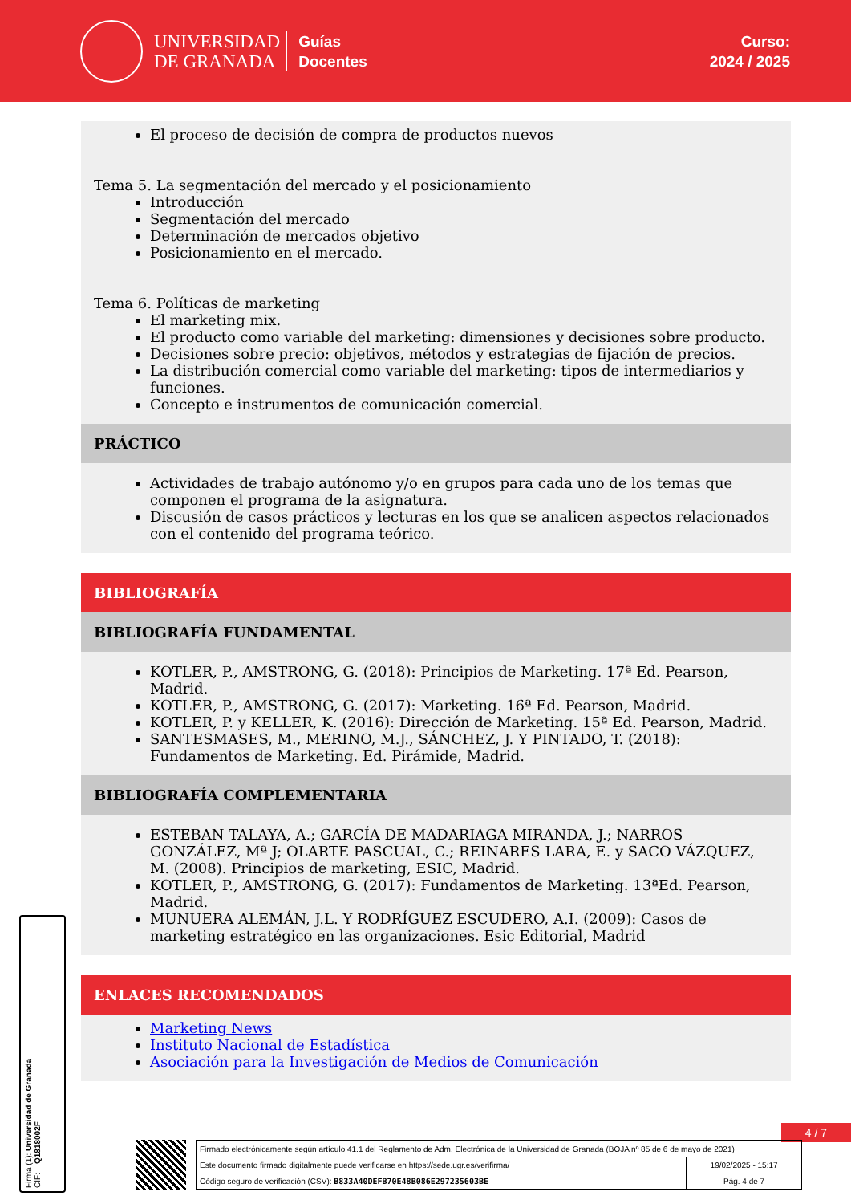UNIVERSIDAD
DE GRANADA
Guías
Docentes
Curso:
2024 / 2025
El proceso de decisión de compra de productos nuevos
Tema 5. La segmentación del mercado y el posicionamiento
Introducción
Segmentación del mercado
Determinación de mercados objetivo
Posicionamiento en el mercado.
Tema 6. Políticas de marketing
El marketing mix.
El producto como variable del marketing: dimensiones y decisiones sobre producto.
Decisiones sobre precio: objetivos, métodos y estrategias de fijación de precios.
La distribución comercial como variable del marketing: tipos de intermediarios y funciones.
Concepto e instrumentos de comunicación comercial.
PRÁCTICO
Actividades de trabajo autónomo y/o en grupos para cada uno de los temas que componen el programa de la asignatura.
Discusión de casos prácticos y lecturas en los que se analicen aspectos relacionados con el contenido del programa teórico.
BIBLIOGRAFÍA
BIBLIOGRAFÍA FUNDAMENTAL
KOTLER, P., AMSTRONG, G. (2018): Principios de Marketing. 17ª Ed. Pearson, Madrid.
KOTLER, P., AMSTRONG, G. (2017): Marketing. 16ª Ed. Pearson, Madrid.
KOTLER, P. y KELLER, K. (2016): Dirección de Marketing. 15ª Ed. Pearson, Madrid.
SANTESMASES, M., MERINO, M.J., SÁNCHEZ, J. Y PINTADO, T. (2018): Fundamentos de Marketing. Ed. Pirámide, Madrid.
BIBLIOGRAFÍA COMPLEMENTARIA
ESTEBAN TALAYA, A.; GARCÍA DE MADARIAGA MIRANDA, J.; NARROS GONZÁLEZ, Mª J; OLARTE PASCUAL, C.; REINARES LARA, E. y SACO VÁZQUEZ, M. (2008). Principios de marketing, ESIC, Madrid.
KOTLER, P., AMSTRONG, G. (2017): Fundamentos de Marketing. 13ªEd. Pearson, Madrid.
MUNUERA ALEMÁN, J.L. Y RODRÍGUEZ ESCUDERO, A.I. (2009): Casos de marketing estratégico en las organizaciones. Esic Editorial, Madrid
ENLACES RECOMENDADOS
Marketing News
Instituto Nacional de Estadística
Asociación para la Investigación de Medios de Comunicación
4 / 7
Firma (1): Universidad de Granada
CIF: Q1818002F
| Firmado electrónicamente según artículo 41.1 del Reglamento de Adm. Electrónica de la Universidad de Granada (BOJA nº 85 de 6 de mayo de 2021) | |
| Este documento firmado digitalmente puede verificarse en https://sede.ugr.es/verifirma/ | 19/02/2025 - 15:17 |
| Código seguro de verificación (CSV): B833A40DEFB70E48B086E297235603BE | Pág. 4 de 7 |